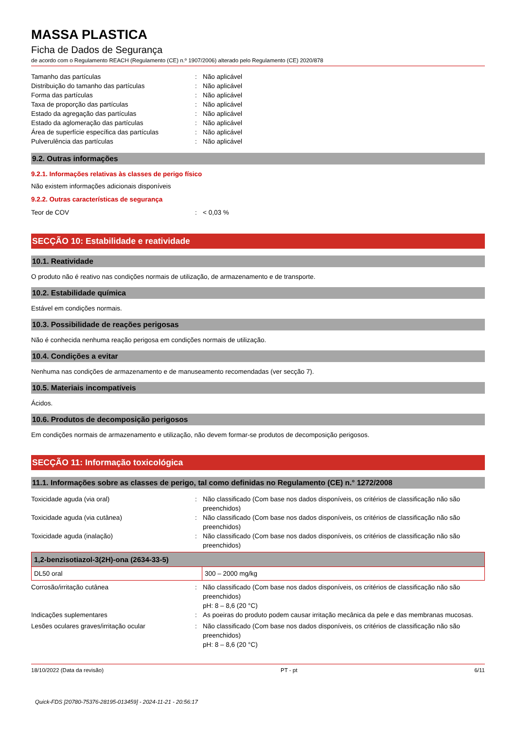MASSA PLASTICA
Ficha de Dados de Segurança
de acordo com o Regulamento REACH (Regulamento (CE) n.º 1907/2006) alterado pelo Regulamento (CE) 2020/878
Tamanho das partículas : Não aplicável
Distribuição do tamanho das partículas : Não aplicável
Forma das partículas : Não aplicável
Taxa de proporção das partículas : Não aplicável
Estado da agregação das partículas : Não aplicável
Estado da aglomeração das partículas : Não aplicável
Área de superfície específica das partículas
: Não aplicável
Pulverulência das partículas : Não aplicável
9.2. Outras informações
9.2.1. Informações relativas às classes de perigo físico
Não existem informações adicionais disponíveis
9.2.2. Outras características de segurança
Teor de COV : < 0,03 %
SECÇÃO 10: Estabilidade e reatividade
10.1. Reatividade
O produto não é reativo nas condições normais de utilização, de armazenamento e de transporte.
10.2. Estabilidade química
Estável em condições normais.
10.3. Possibilidade de reações perigosas
Não é conhecida nenhuma reação perigosa em condições normais de utilização.
10.4. Condições a evitar
Nenhuma nas condições de armazenamento e de manuseamento recomendadas (ver secção 7).
10.5. Materiais incompatíveis
Ácidos.
10.6. Produtos de decomposição perigosos
Em condições normais de armazenamento e utilização, não devem formar-se produtos de decomposição perigosos.
SECÇÃO 11: Informação toxicológica
11.1. Informações sobre as classes de perigo, tal como definidas no Regulamento (CE) n.° 1272/2008
Toxicidade aguda (via oral) : Não classificado (Com base nos dados disponíveis, os critérios de classificação não são preenchidos)
Toxicidade aguda (via cutânea) : Não classificado (Com base nos dados disponíveis, os critérios de classificação não são preenchidos)
Toxicidade aguda (inalação) : Não classificado (Com base nos dados disponíveis, os critérios de classificação não são preenchidos)
| 1,2-benzisotiazol-3(2H)-ona (2634-33-5) | |
| --- | --- |
| DL50 oral | 300 – 2000 mg/kg |
Corrosão/irritação cutânea : Não classificado (Com base nos dados disponíveis, os critérios de classificação não são preenchidos)
pH: 8 – 8,6 (20 °C)
Indicações suplementares : As poeiras do produto podem causar irritação mecânica da pele e das membranas mucosas.
Lesões oculares graves/irritação ocular : Não classificado (Com base nos dados disponíveis, os critérios de classificação não são preenchidos)
pH: 8 – 8,6 (20 °C)
18/10/2022 (Data da revisão) PT - pt 6/11
Quick-FDS [20780-75376-28195-013459] - 2024-11-21 - 20:56:17